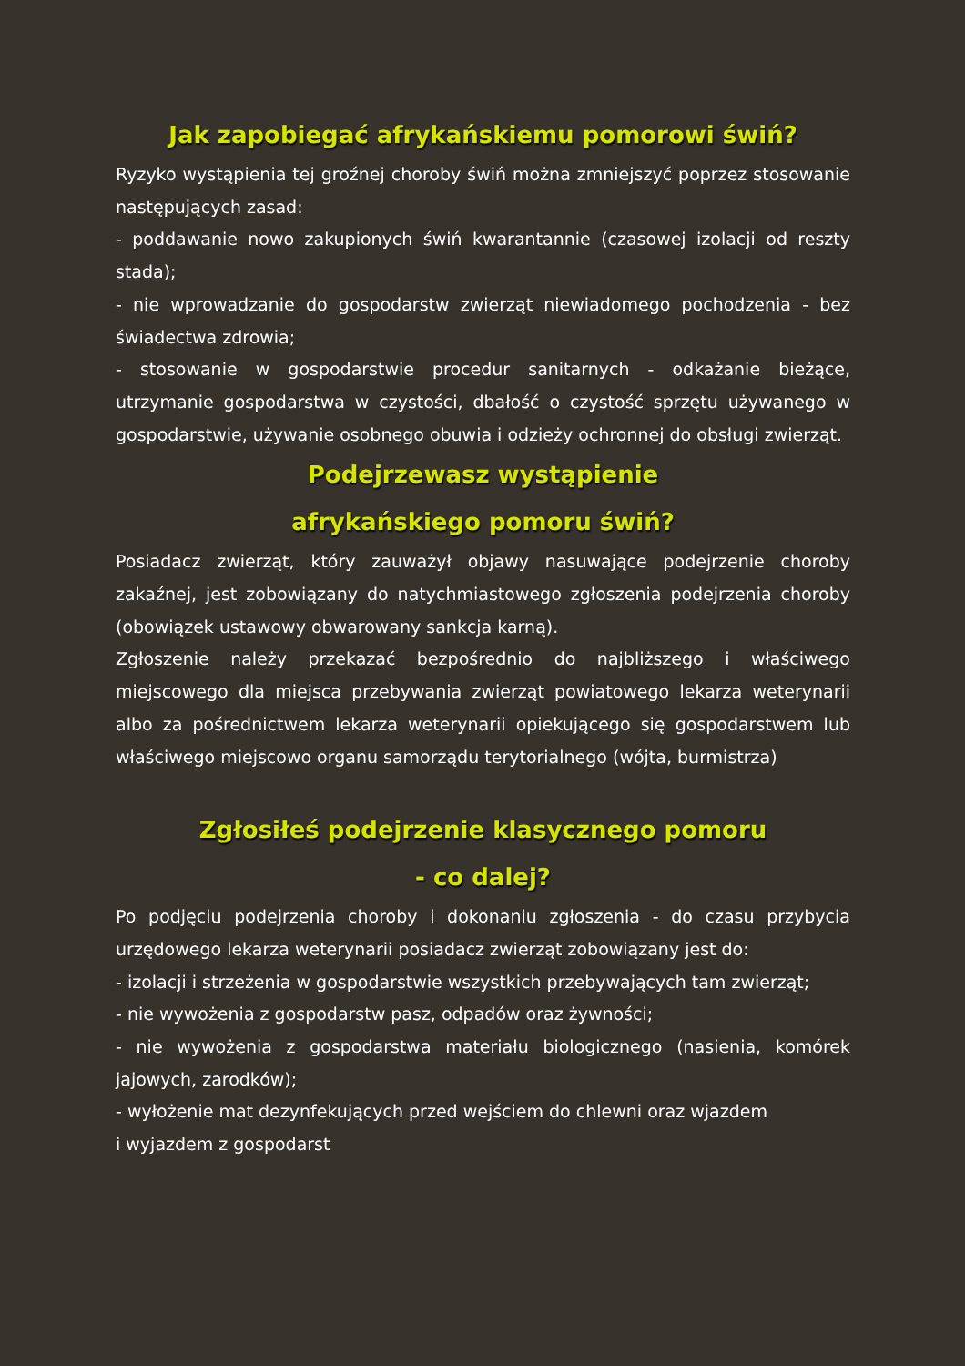Jak zapobiegać afrykańskiemu pomorowi świń?
Ryzyko wystąpienia tej groźnej choroby świń można zmniejszyć poprzez stosowanie następujących zasad:
- poddawanie nowo zakupionych świń kwarantannie (czasowej izolacji od reszty stada);
- nie wprowadzanie do gospodarstw zwierząt niewiadomego pochodzenia - bez świadectwa zdrowia;
- stosowanie w gospodarstwie procedur sanitarnych - odkażanie bieżące, utrzymanie gospodarstwa w czystości, dbałość o czystość sprzętu używanego w gospodarstwie, używanie osobnego obuwia i odzieży ochronnej do obsługi zwierząt.
Podejrzewasz wystąpienie
afrykańskiego pomoru świń?
Posiadacz zwierząt, który zauważył objawy nasuwające podejrzenie choroby zakaźnej, jest zobowiązany do natychmiastowego zgłoszenia podejrzenia choroby (obowiązek ustawowy obwarowany sankcja karną).
Zgłoszenie należy przekazać bezpośrednio do najbliższego i właściwego miejscowego dla miejsca przebywania zwierząt powiatowego lekarza weterynarii albo za pośrednictwem lekarza weterynarii opiekującego się gospodarstwem lub właściwego miejscowo organu samorządu terytorialnego (wójta, burmistrza)
Zgłosiłeś podejrzenie klasycznego pomoru
- co dalej?
Po podjęciu podejrzenia choroby i dokonaniu zgłoszenia - do czasu przybycia urzędowego lekarza weterynarii posiadacz zwierząt zobowiązany jest do:
- izolacji i strzeżenia w gospodarstwie wszystkich przebywających tam zwierząt;
- nie wywożenia z gospodarstw pasz, odpadów oraz żywności;
- nie wywożenia z gospodarstwa materiału biologicznego (nasienia, komórek jajowych, zarodków);
- wyłożenie mat dezynfekujących przed wejściem do chlewni oraz wjazdem
i wyjazdem z gospodarst